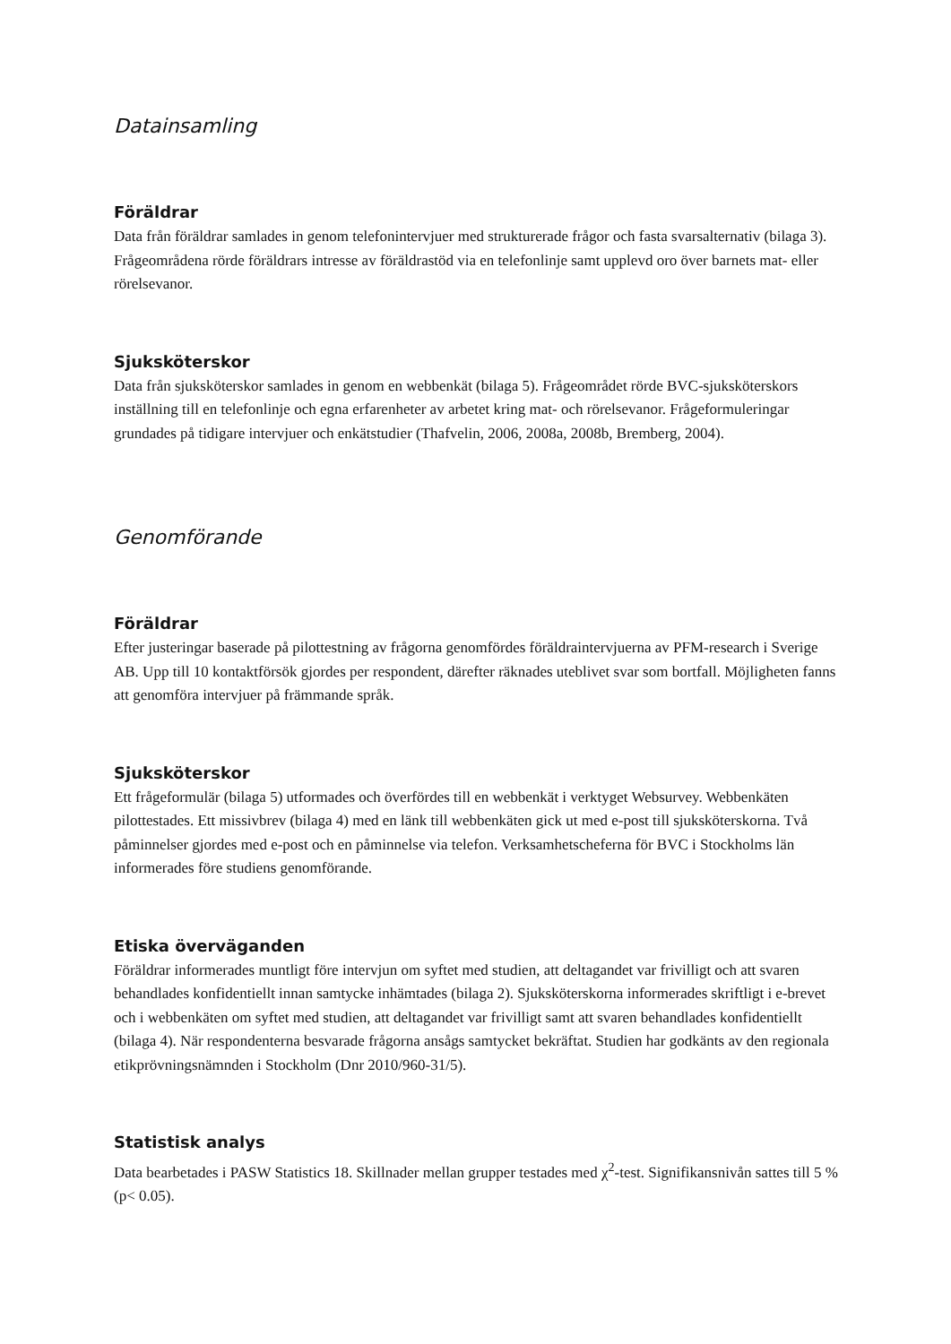Datainsamling
Föräldrar
Data från föräldrar samlades in genom telefonintervjuer med strukturerade frågor och fasta svarsalternativ (bilaga 3). Frågeområdena rörde föräldrars intresse av föräldrastöd via en telefonlinje samt upplevd oro över barnets mat- eller rörelsevanor.
Sjuksköterskor
Data från sjuksköterskor samlades in genom en webbenkät (bilaga 5). Frågeområdet rörde BVC-sjuksköterskors inställning till en telefonlinje och egna erfarenheter av arbetet kring mat- och rörelsevanor. Frågeformuleringar grundades på tidigare intervjuer och enkätstudier (Thafvelin, 2006, 2008a, 2008b, Bremberg, 2004).
Genomförande
Föräldrar
Efter justeringar baserade på pilottestning av frågorna genomfördes föräldraintervjuerna av PFM-research i Sverige AB. Upp till 10 kontaktförsök gjordes per respondent, därefter räknades uteblivet svar som bortfall. Möjligheten fanns att genomföra intervjuer på främmande språk.
Sjuksköterskor
Ett frågeformulär (bilaga 5) utformades och överfördes till en webbenkät i verktyget Websurvey. Webbenkäten pilottestades. Ett missivbrev (bilaga 4) med en länk till webbenkäten gick ut med e-post till sjuksköterskorna. Två påminnelser gjordes med e-post och en påminnelse via telefon. Verksamhetscheferna för BVC i Stockholms län informerades före studiens genomförande.
Etiska överväganden
Föräldrar informerades muntligt före intervjun om syftet med studien, att deltagandet var frivilligt och att svaren behandlades konfidentiellt innan samtycke inhämtades (bilaga 2). Sjuksköterskorna informerades skriftligt i e-brevet och i webbenkäten om syftet med studien, att deltagandet var frivilligt samt att svaren behandlades konfidentiellt (bilaga 4). När respondenterna besvarade frågorna ansågs samtycket bekräftat. Studien har godkänts av den regionala etikprövningsnämnden i Stockholm (Dnr 2010/960-31/5).
Statistisk analys
Data bearbetades i PASW Statistics 18. Skillnader mellan grupper testades med χ<sup>2</sup>-test. Signifikansnivån sattes till 5 % (p< 0.05).